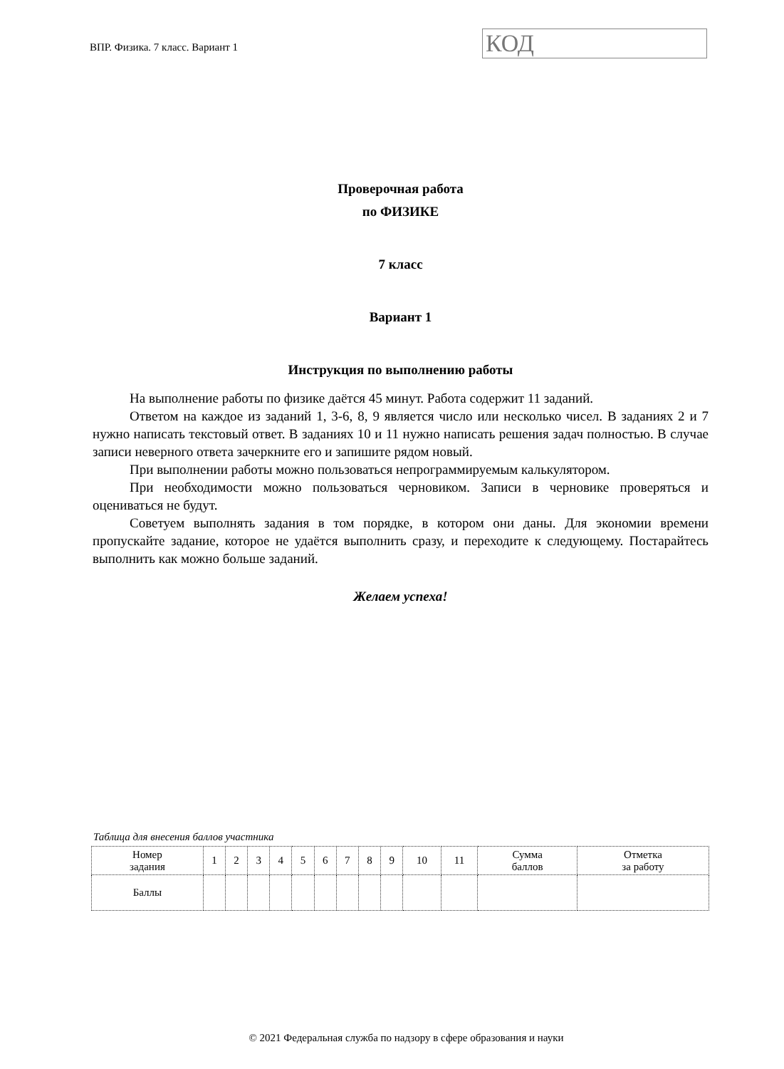ВПР. Физика. 7 класс. Вариант 1
КОД
Проверочная работа
по ФИЗИКЕ
7 класс
Вариант 1
Инструкция по выполнению работы
На выполнение работы по физике даётся 45 минут. Работа содержит 11 заданий.
Ответом на каждое из заданий 1, 3-6, 8, 9 является число или несколько чисел. В заданиях 2 и 7 нужно написать текстовый ответ. В заданиях 10 и 11 нужно написать решения задач полностью. В случае записи неверного ответа зачеркните его и запишите рядом новый.
При выполнении работы можно пользоваться непрограммируемым калькулятором.
При необходимости можно пользоваться черновиком. Записи в черновике проверяться и оцениваться не будут.
Советуем выполнять задания в том порядке, в котором они даны. Для экономии времени пропускайте задание, которое не удаётся выполнить сразу, и переходите к следующему. Постарайтесь выполнить как можно больше заданий.
Желаем успеха!
Таблица для внесения баллов участника
| Номер задания | 1 | 2 | 3 | 4 | 5 | 6 | 7 | 8 | 9 | 10 | 11 | Сумма баллов | Отметка за работу |
| Баллы | | | | | | | | | | | | | |
© 2021 Федеральная служба по надзору в сфере образования и науки